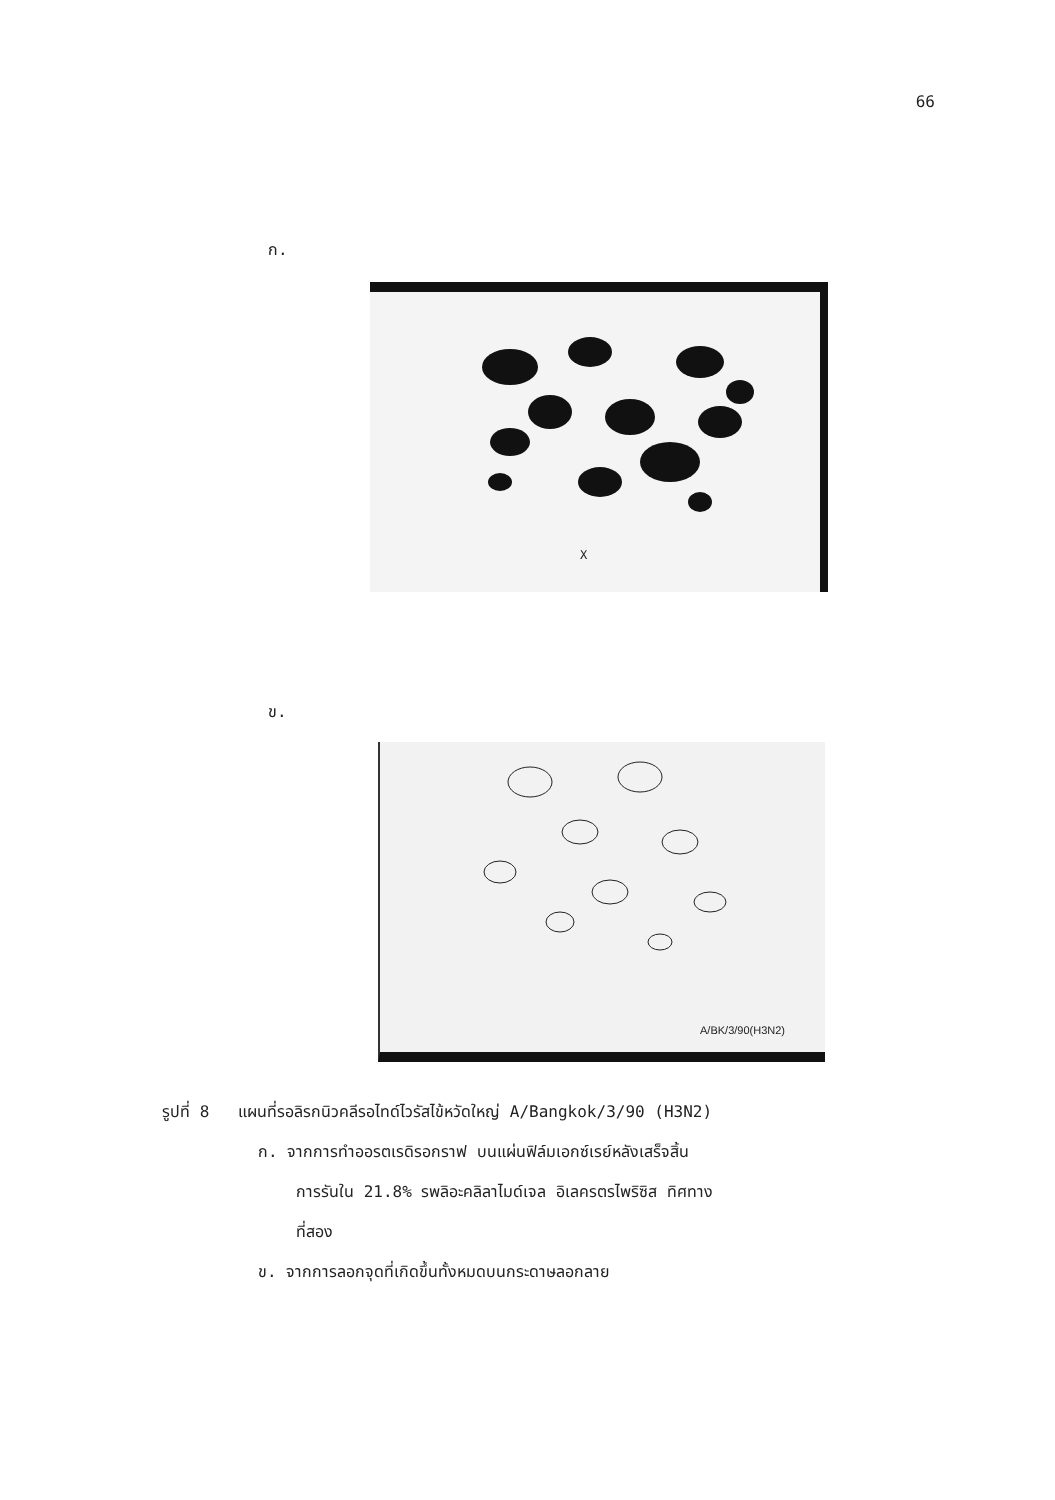66
ก.
X
ข.
A/BK/3/90(H3N2)
รูปที่ 8 แผนที่รอลิรกนิวคลีรอไทด์ไวรัสไข้หวัดใหญ่ A/Bangkok/3/90 (H3N2)
ก. จากการทำออรตเรดิรอกราฟ บนแผ่นฟิล์มเอกซ์เรย์หลังเสร็จสิ้น
การรันใน 21.8% รพลิอะคลิลาไมด์เจล อิเลครตรไพริซิส ทิศทาง
ที่สอง
ข. จากการลอกจุดที่เกิดขึ้นทั้งหมดบนกระดาษลอกลาย